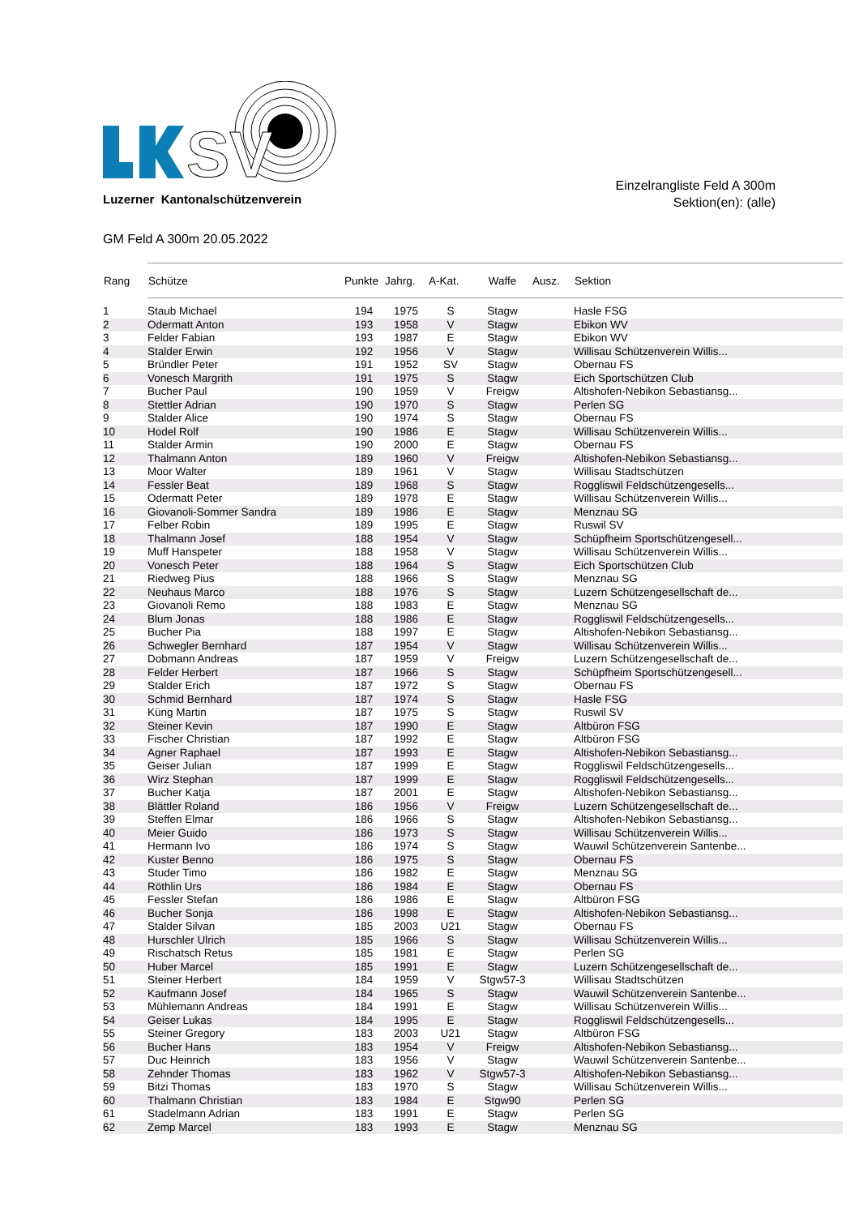SV
Luzerner Kantonalschützenverein
Einzelrangliste Feld A 300m
Sektion(en): (alle)
GM Feld A 300m 20.05.2022
| Rang | Schütze | Punkte | Jahrg. | A-Kat. | Waffe | Ausz. | Sektion |
| --- | --- | --- | --- | --- | --- | --- | --- |
| 1 | Staub Michael | 194 | 1975 | S | Stagw | | Hasle FSG |
| 2 | Odermatt Anton | 193 | 1958 | V | Stagw | | Ebikon WV |
| 3 | Felder Fabian | 193 | 1987 | E | Stagw | | Ebikon WV |
| 4 | Stalder Erwin | 192 | 1956 | V | Stagw | | Willisau Schützenverein Willis... |
| 5 | Bründler Peter | 191 | 1952 | SV | Stagw | | Obernau FS |
| 6 | Vonesch Margrith | 191 | 1975 | S | Stagw | | Eich Sportschützen Club |
| 7 | Bucher Paul | 190 | 1959 | V | Freigw | | Altishofen-Nebikon Sebastiansg... |
| 8 | Stettler Adrian | 190 | 1970 | S | Stagw | | Perlen SG |
| 9 | Stalder Alice | 190 | 1974 | S | Stagw | | Obernau FS |
| 10 | Hodel Rolf | 190 | 1986 | E | Stagw | | Willisau Schützenverein Willis... |
| 11 | Stalder Armin | 190 | 2000 | E | Stagw | | Obernau FS |
| 12 | Thalmann Anton | 189 | 1960 | V | Freigw | | Altishofen-Nebikon Sebastiansg... |
| 13 | Moor Walter | 189 | 1961 | V | Stagw | | Willisau Stadtschützen |
| 14 | Fessler Beat | 189 | 1968 | S | Stagw | | Roggliswil Feldschützengesells... |
| 15 | Odermatt Peter | 189 | 1978 | E | Stagw | | Willisau Schützenverein Willis... |
| 16 | Giovanoli-Sommer Sandra | 189 | 1986 | E | Stagw | | Menznau SG |
| 17 | Felber Robin | 189 | 1995 | E | Stagw | | Ruswil SV |
| 18 | Thalmann Josef | 188 | 1954 | V | Stagw | | Schüpfheim Sportschützengesell... |
| 19 | Muff Hanspeter | 188 | 1958 | V | Stagw | | Willisau Schützenverein Willis... |
| 20 | Vonesch Peter | 188 | 1964 | S | Stagw | | Eich Sportschützen Club |
| 21 | Riedweg Pius | 188 | 1966 | S | Stagw | | Menznau SG |
| 22 | Neuhaus Marco | 188 | 1976 | S | Stagw | | Luzern Schützengesellschaft de... |
| 23 | Giovanoli Remo | 188 | 1983 | E | Stagw | | Menznau SG |
| 24 | Blum Jonas | 188 | 1986 | E | Stagw | | Roggliswil Feldschützengesells... |
| 25 | Bucher Pia | 188 | 1997 | E | Stagw | | Altishofen-Nebikon Sebastiansg... |
| 26 | Schwegler Bernhard | 187 | 1954 | V | Stagw | | Willisau Schützenverein Willis... |
| 27 | Dobmann Andreas | 187 | 1959 | V | Freigw | | Luzern Schützengesellschaft de... |
| 28 | Felder Herbert | 187 | 1966 | S | Stagw | | Schüpfheim Sportschützengesell... |
| 29 | Stalder Erich | 187 | 1972 | S | Stagw | | Obernau FS |
| 30 | Schmid Bernhard | 187 | 1974 | S | Stagw | | Hasle FSG |
| 31 | Küng Martin | 187 | 1975 | S | Stagw | | Ruswil SV |
| 32 | Steiner Kevin | 187 | 1990 | E | Stagw | | Altbüron FSG |
| 33 | Fischer Christian | 187 | 1992 | E | Stagw | | Altbüron FSG |
| 34 | Agner Raphael | 187 | 1993 | E | Stagw | | Altishofen-Nebikon Sebastiansg... |
| 35 | Geiser Julian | 187 | 1999 | E | Stagw | | Roggliswil Feldschützengesells... |
| 36 | Wirz Stephan | 187 | 1999 | E | Stagw | | Roggliswil Feldschützengesells... |
| 37 | Bucher Katja | 187 | 2001 | E | Stagw | | Altishofen-Nebikon Sebastiansg... |
| 38 | Blättler Roland | 186 | 1956 | V | Freigw | | Luzern Schützengesellschaft de... |
| 39 | Steffen Elmar | 186 | 1966 | S | Stagw | | Altishofen-Nebikon Sebastiansg... |
| 40 | Meier Guido | 186 | 1973 | S | Stagw | | Willisau Schützenverein Willis... |
| 41 | Hermann Ivo | 186 | 1974 | S | Stagw | | Wauwil Schützenverein Santenbe... |
| 42 | Kuster Benno | 186 | 1975 | S | Stagw | | Obernau FS |
| 43 | Studer Timo | 186 | 1982 | E | Stagw | | Menznau SG |
| 44 | Röthlin Urs | 186 | 1984 | E | Stagw | | Obernau FS |
| 45 | Fessler Stefan | 186 | 1986 | E | Stagw | | Altbüron FSG |
| 46 | Bucher Sonja | 186 | 1998 | E | Stagw | | Altishofen-Nebikon Sebastiansg... |
| 47 | Stalder Silvan | 185 | 2003 | U21 | Stagw | | Obernau FS |
| 48 | Hurschler Ulrich | 185 | 1966 | S | Stagw | | Willisau Schützenverein Willis... |
| 49 | Rischatsch Retus | 185 | 1981 | E | Stagw | | Perlen SG |
| 50 | Huber Marcel | 185 | 1991 | E | Stagw | | Luzern Schützengesellschaft de... |
| 51 | Steiner Herbert | 184 | 1959 | V | Stgw57-3 | | Willisau Stadtschützen |
| 52 | Kaufmann Josef | 184 | 1965 | S | Stagw | | Wauwil Schützenverein Santenbe... |
| 53 | Mühlemann Andreas | 184 | 1991 | E | Stagw | | Willisau Schützenverein Willis... |
| 54 | Geiser Lukas | 184 | 1995 | E | Stagw | | Roggliswil Feldschützengesells... |
| 55 | Steiner Gregory | 183 | 2003 | U21 | Stagw | | Altbüron FSG |
| 56 | Bucher Hans | 183 | 1954 | V | Freigw | | Altishofen-Nebikon Sebastiansg... |
| 57 | Duc Heinrich | 183 | 1956 | V | Stagw | | Wauwil Schützenverein Santenbe... |
| 58 | Zehnder Thomas | 183 | 1962 | V | Stgw57-3 | | Altishofen-Nebikon Sebastiansg... |
| 59 | Bitzi Thomas | 183 | 1970 | S | Stagw | | Willisau Schützenverein Willis... |
| 60 | Thalmann Christian | 183 | 1984 | E | Stgw90 | | Perlen SG |
| 61 | Stadelmann Adrian | 183 | 1991 | E | Stagw | | Perlen SG |
| 62 | Zemp Marcel | 183 | 1993 | E | Stagw | | Menznau SG |